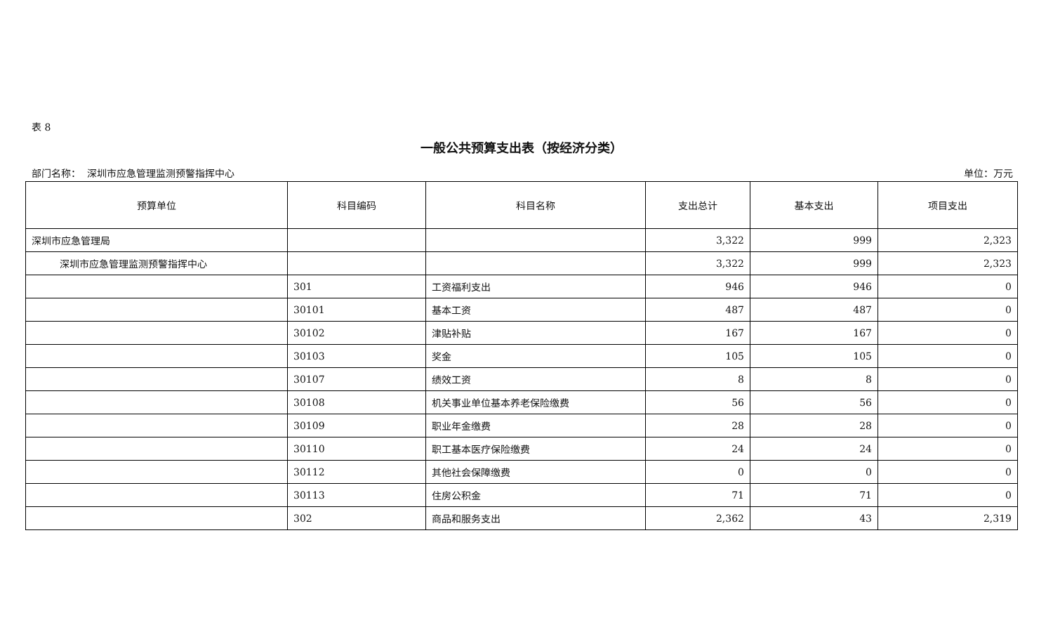表 8
一般公共预算支出表（按经济分类）
部门名称： 深圳市应急管理监测预警指挥中心 单位：万元
| 预算单位 | 科目编码 | 科目名称 | 支出总计 | 基本支出 | 项目支出 |
| --- | --- | --- | --- | --- | --- |
| 深圳市应急管理局 | | | 3,322 | 999 | 2,323 |
| 深圳市应急管理监测预警指挥中心 | | | 3,322 | 999 | 2,323 |
| | 301 | 工资福利支出 | 946 | 946 | 0 |
| | 30101 | 基本工资 | 487 | 487 | 0 |
| | 30102 | 津贴补贴 | 167 | 167 | 0 |
| | 30103 | 奖金 | 105 | 105 | 0 |
| | 30107 | 绩效工资 | 8 | 8 | 0 |
| | 30108 | 机关事业单位基本养老保险缴费 | 56 | 56 | 0 |
| | 30109 | 职业年金缴费 | 28 | 28 | 0 |
| | 30110 | 职工基本医疗保险缴费 | 24 | 24 | 0 |
| | 30112 | 其他社会保障缴费 | 0 | 0 | 0 |
| | 30113 | 住房公积金 | 71 | 71 | 0 |
| | 302 | 商品和服务支出 | 2,362 | 43 | 2,319 |